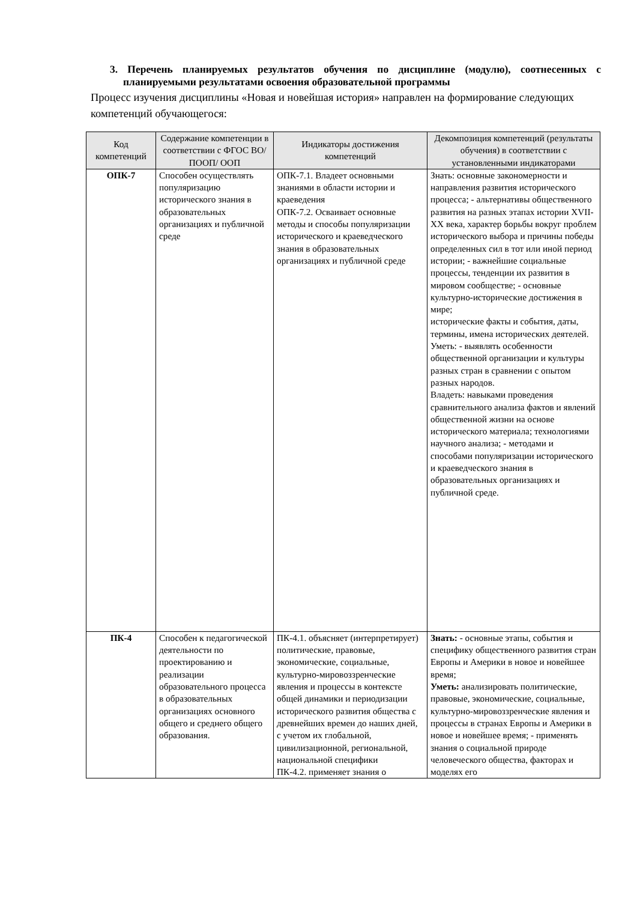3. Перечень планируемых результатов обучения по дисциплине (модулю), соотнесенных с планируемыми результатами освоения образовательной программы
Процесс изучения дисциплины «Новая и новейшая история» направлен на формирование следующих компетенций обучающегося:
| Код компетенций | Содержание компетенции в соответствии с ФГОС ВО/ ПООП/ ООП | Индикаторы достижения компетенций | Декомпозиция компетенций (результаты обучения) в соответствии с установленными индикаторами |
| --- | --- | --- | --- |
| ОПК-7 | Способен осуществлять популяризацию исторического знания в образовательных организациях и публичной среде | ОПК-7.1. Владеет основными знаниями в области истории и краеведения ОПК-7.2. Осваивает основные методы и способы популяризации исторического и краеведческого знания в образовательных организациях и публичной среде | Знать: основные закономерности и направления развития исторического процесса; - альтернативы общественного развития на разных этапах истории XVII-XX века, характер борьбы вокруг проблем исторического выбора и причины победы определенных сил в тот или иной период истории; - важнейшие социальные процессы, тенденции их развития в мировом сообществе; - основные культурно-исторические достижения в мире; исторические факты и события, даты, термины, имена исторических деятелей. Уметь: - выявлять особенности общественной организации и культуры разных стран в сравнении с опытом разных народов. Владеть: навыками проведения сравнительного анализа фактов и явлений общественной жизни на основе исторического материала; технологиями научного анализа; - методами и способами популяризации исторического и краеведческого знания в образовательных организациях и публичной среде. |
| ПК-4 | Способен к педагогической деятельности по проектированию и реализации образовательного процесса в образовательных организациях основного общего и среднего общего образования. | ПК-4.1. объясняет (интерпретирует) политические, правовые, экономические, социальные, культурно-мировоззренческие явления и процессы в контексте общей динамики и периодизации исторического развития общества с древнейших времен до наших дней, с учетом их глобальной, цивилизационной, региональной, национальной специфики ПК-4.2. применяет знания о | Знать: - основные этапы, события и специфику общественного развития стран Европы и Америки в новое и новейшее время; Уметь: анализировать политические, правовые, экономические, социальные, культурно-мировоззренческие явления и процессы в странах Европы и Америки в новое и новейшее время; - применять знания о социальной природе человеческого общества, факторах и моделях его |